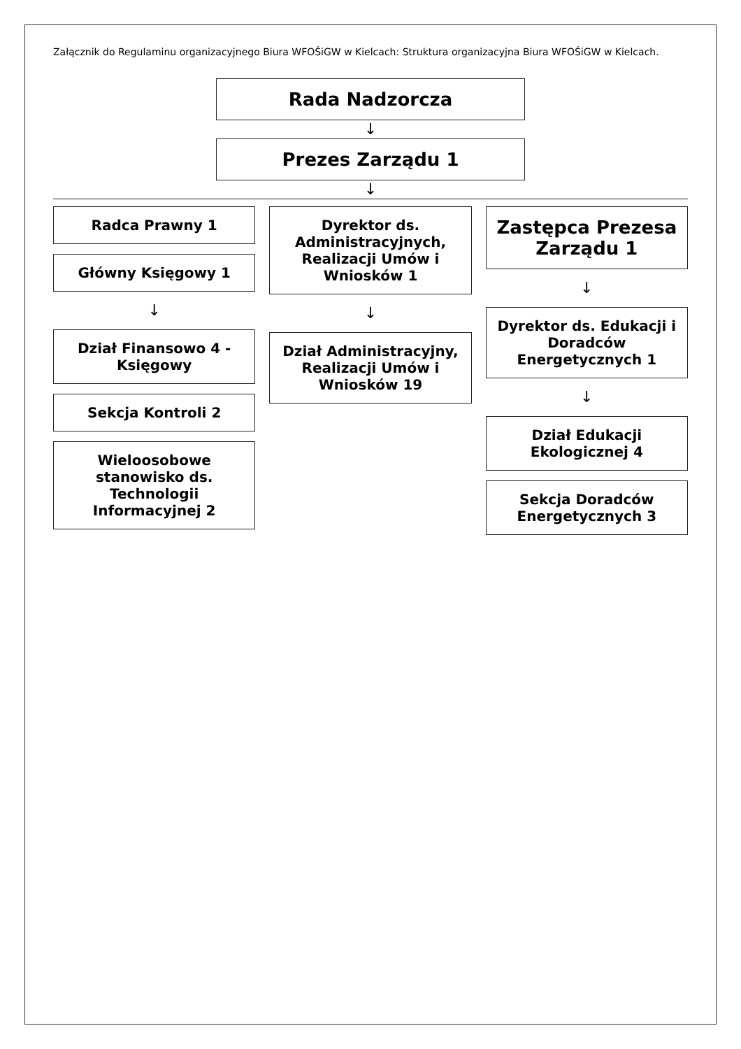Załącznik do Regulaminu organizacyjnego Biura WFOŚiGW w Kielcach: Struktura organizacyjna Biura WFOŚiGW w Kielcach.
Rada Nadzorcza
↓
Prezes Zarządu 1
↓
Radca Prawny 1
Główny Księgowy 1
↓
Dział Finansowo 4 - Księgowy
Sekcja Kontroli 2
Wieloosobowe stanowisko ds. Technologii Informacyjnej 2
Dyrektor ds. Administracyjnych, Realizacji Umów i Wniosków 1
↓
Dział Administracyjny, Realizacji Umów i Wniosków 19
Zastępca Prezesa Zarządu 1
↓
Dyrektor ds. Edukacji i Doradców Energetycznych 1
↓
Dział Edukacji Ekologicznej 4
Sekcja Doradców Energetycznych 3